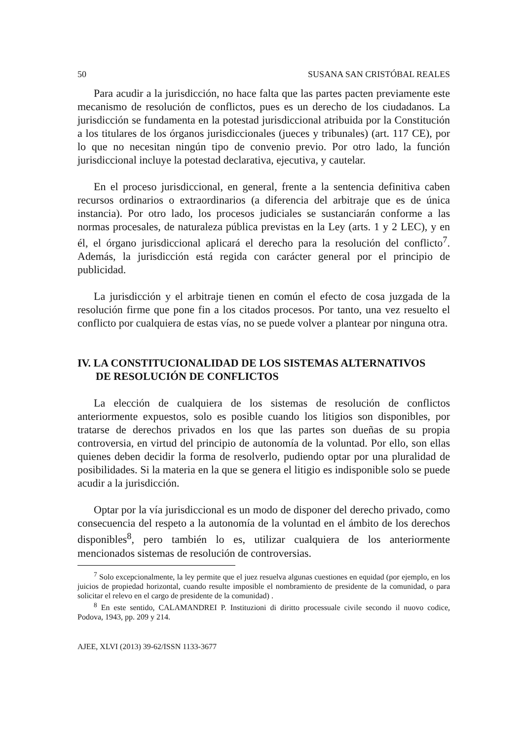50 SUSANA SAN CRISTÓBAL REALES
Para acudir a la jurisdicción, no hace falta que las partes pacten previamente este mecanismo de resolución de conflictos, pues es un derecho de los ciudadanos. La jurisdicción se fundamenta en la potestad jurisdiccional atribuida por la Constitución a los titulares de los órganos jurisdiccionales (jueces y tribunales) (art. 117 CE), por lo que no necesitan ningún tipo de convenio previo. Por otro lado, la función jurisdiccional incluye la potestad declarativa, ejecutiva, y cautelar.
En el proceso jurisdiccional, en general, frente a la sentencia definitiva caben recursos ordinarios o extraordinarios (a diferencia del arbitraje que es de única instancia). Por otro lado, los procesos judiciales se sustanciarán conforme a las normas procesales, de naturaleza pública previstas en la Ley (arts. 1 y 2 LEC), y en él, el órgano jurisdiccional aplicará el derecho para la resolución del conflicto<sup>7</sup>. Además, la jurisdicción está regida con carácter general por el principio de publicidad.
La jurisdicción y el arbitraje tienen en común el efecto de cosa juzgada de la resolución firme que pone fin a los citados procesos. Por tanto, una vez resuelto el conflicto por cualquiera de estas vías, no se puede volver a plantear por ninguna otra.
IV. LA CONSTITUCIONALIDAD DE LOS SISTEMAS ALTERNATIVOS
DE RESOLUCIÓN DE CONFLICTOS
La elección de cualquiera de los sistemas de resolución de conflictos anteriormente expuestos, solo es posible cuando los litigios son disponibles, por tratarse de derechos privados en los que las partes son dueñas de su propia controversia, en virtud del principio de autonomía de la voluntad. Por ello, son ellas quienes deben decidir la forma de resolverlo, pudiendo optar por una pluralidad de posibilidades. Si la materia en la que se genera el litigio es indisponible solo se puede acudir a la jurisdicción.
Optar por la vía jurisdiccional es un modo de disponer del derecho privado, como consecuencia del respeto a la autonomía de la voluntad en el ámbito de los derechos disponibles<sup>8</sup>, pero también lo es, utilizar cualquiera de los anteriormente mencionados sistemas de resolución de controversias.
<sup>7</sup> Solo excepcionalmente, la ley permite que el juez resuelva algunas cuestiones en equidad (por ejemplo, en los juicios de propiedad horizontal, cuando resulte imposible el nombramiento de presidente de la comunidad, o para solicitar el relevo en el cargo de presidente de la comunidad) .
<sup>8</sup> En este sentido, CALAMANDREI P. Instituzioni di diritto processuale civile secondo il nuovo codice, Podova, 1943, pp. 209 y 214.
AJEE, XLVI (2013) 39-62/ISSN 1133-3677